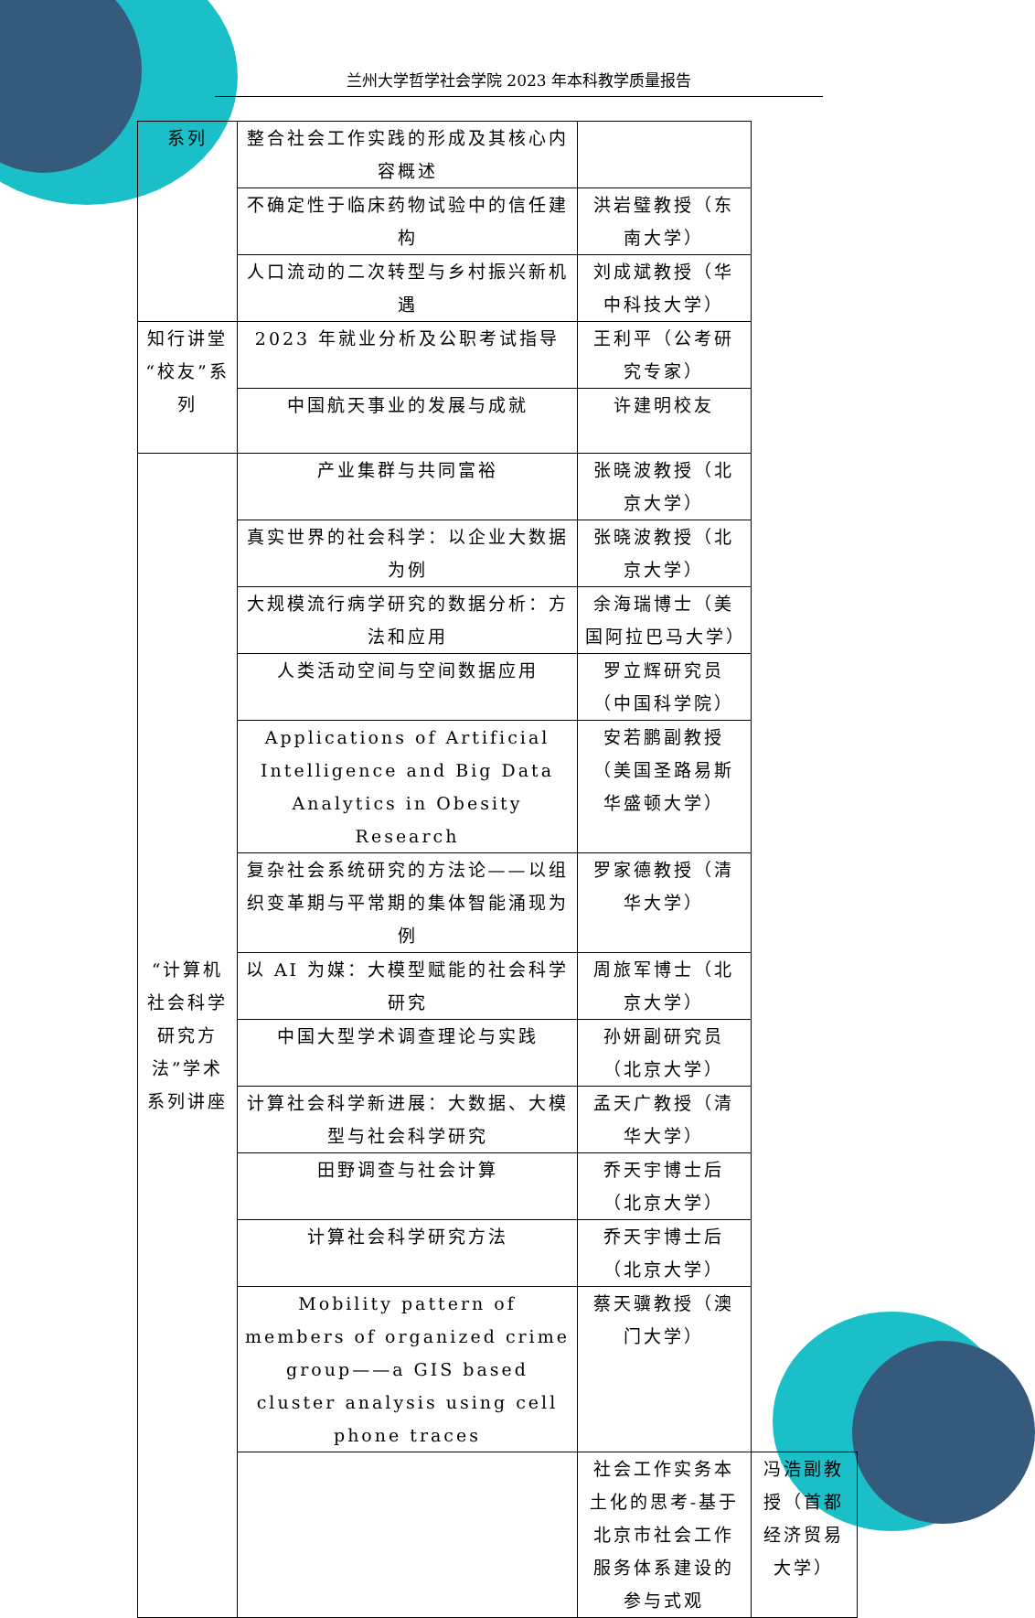兰州大学哲学社会学院 2023 年本科教学质量报告
| 系列 | 整合社会工作实践的形成及其核心内容概述 | | |
| | 不确定性于临床药物试验中的信任建构 | 洪岩璧教授（东南大学） | |
| | 人口流动的二次转型与乡村振兴新机遇 | 刘成斌教授（华中科技大学） | |
| 知行讲堂“校友”系列 | 2023 年就业分析及公职考试指导 | 王利平（公考研究专家） | |
| | 中国航天事业的发展与成就 | 许建明校友 | |
| “计算机社会科学研究方法”学术系列讲座 | 产业集群与共同富裕 | 张晓波教授（北京大学） | |
| | 真实世界的社会科学：以企业大数据为例 | 张晓波教授（北京大学） | |
| | 大规模流行病学研究的数据分析：方法和应用 | 余海瑞博士（美国阿拉巴马大学） | |
| | 人类活动空间与空间数据应用 | 罗立辉研究员（中国科学院） | |
| | Applications of Artificial Intelligence and Big Data Analytics in Obesity Research | 安若鹏副教授（美国圣路易斯华盛顿大学） | |
| | 复杂社会系统研究的方法论——以组织变革期与平常期的集体智能涌现为例 | 罗家德教授（清华大学） | |
| | 以 AI 为媒：大模型赋能的社会科学研究 | 周旅军博士（北京大学） | |
| | 中国大型学术调查理论与实践 | 孙妍副研究员（北京大学） | |
| | 计算社会科学新进展：大数据、大模型与社会科学研究 | 孟天广教授（清华大学） | |
| | 田野调查与社会计算 | 乔天宇博士后（北京大学） | |
| | 计算社会科学研究方法 | 乔天宇博士后（北京大学） | |
| | Mobility pattern of members of organized crime group——a GIS based cluster analysis using cell phone traces | 蔡天骥教授（澳门大学） | |
| | | 社会工作实务本土化的思考-基于北京市社会工作服务体系建设的参与式观 | 冯浩副教授（首都经济贸易大学） |